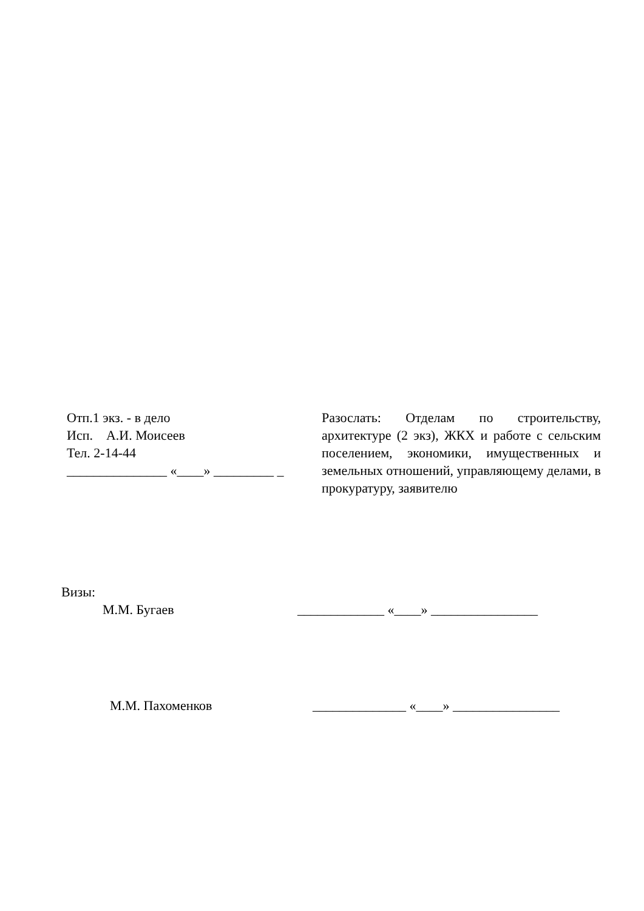Отп.1 экз. - в дело
Исп. А.И. Моисеев
Тел. 2-14-44
_______________ «____» _________ _
Разослать: Отделам по строительству, архитектуре (2 экз), ЖКХ и работе с сельским поселением, экономики, имущественных и земельных отношений, управляющему делами, в прокуратуру, заявителю
Визы:
М.М. Бугаев _____________ «____» ________________
М.М. Пахоменков ______________ «____» ________________